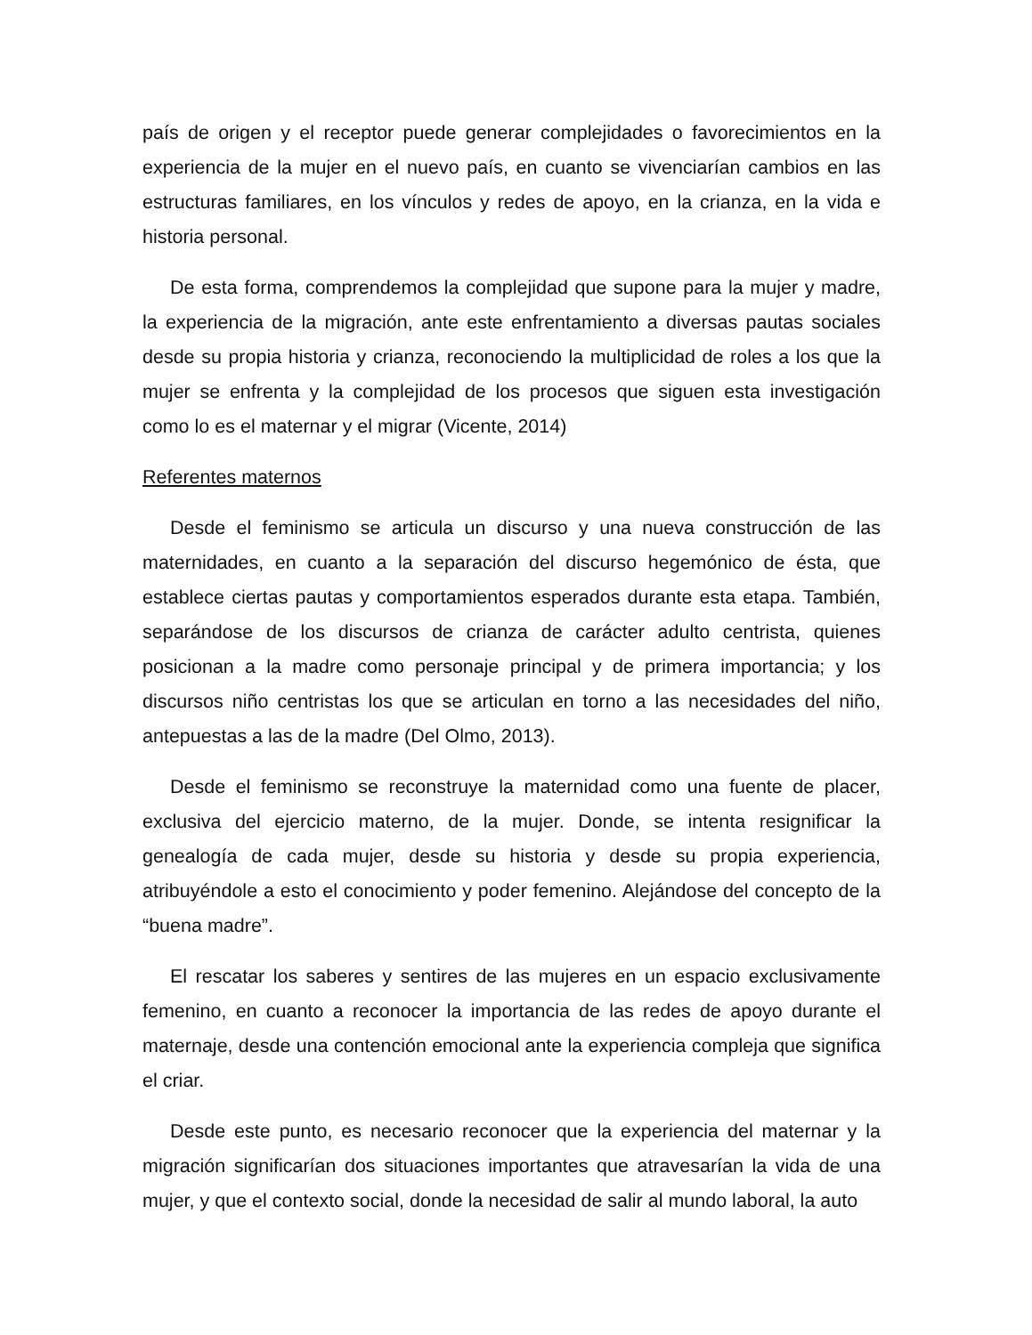país de origen y el receptor puede generar complejidades o favorecimientos en la experiencia de la mujer en el nuevo país, en cuanto se vivenciarían cambios en las estructuras familiares, en los vínculos y redes de apoyo, en la crianza, en la vida e historia personal.
De esta forma, comprendemos la complejidad que supone para la mujer y madre, la experiencia de la migración, ante este enfrentamiento a diversas pautas sociales desde su propia historia y crianza, reconociendo la multiplicidad de roles a los que la mujer se enfrenta y la complejidad de los procesos que siguen esta investigación como lo es el maternar y el migrar (Vicente, 2014)
Referentes maternos
Desde el feminismo se articula un discurso y una nueva construcción de las maternidades, en cuanto a la separación del discurso hegemónico de ésta, que establece ciertas pautas y comportamientos esperados durante esta etapa. También, separándose de los discursos de crianza de carácter adulto centrista, quienes posicionan a la madre como personaje principal y de primera importancia; y los discursos niño centristas los que se articulan en torno a las necesidades del niño, antepuestas a las de la madre (Del Olmo, 2013).
Desde el feminismo se reconstruye la maternidad como una fuente de placer, exclusiva del ejercicio materno, de la mujer. Donde, se intenta resignificar la genealogía de cada mujer, desde su historia y desde su propia experiencia, atribuyéndole a esto el conocimiento y poder femenino. Alejándose del concepto de la “buena madre”.
El rescatar los saberes y sentires de las mujeres en un espacio exclusivamente femenino, en cuanto a reconocer la importancia de las redes de apoyo durante el maternaje, desde una contención emocional ante la experiencia compleja que significa el criar.
Desde este punto, es necesario reconocer que la experiencia del maternar y la migración significarían dos situaciones importantes que atravesarían la vida de una mujer, y que el contexto social, donde la necesidad de salir al mundo laboral, la auto